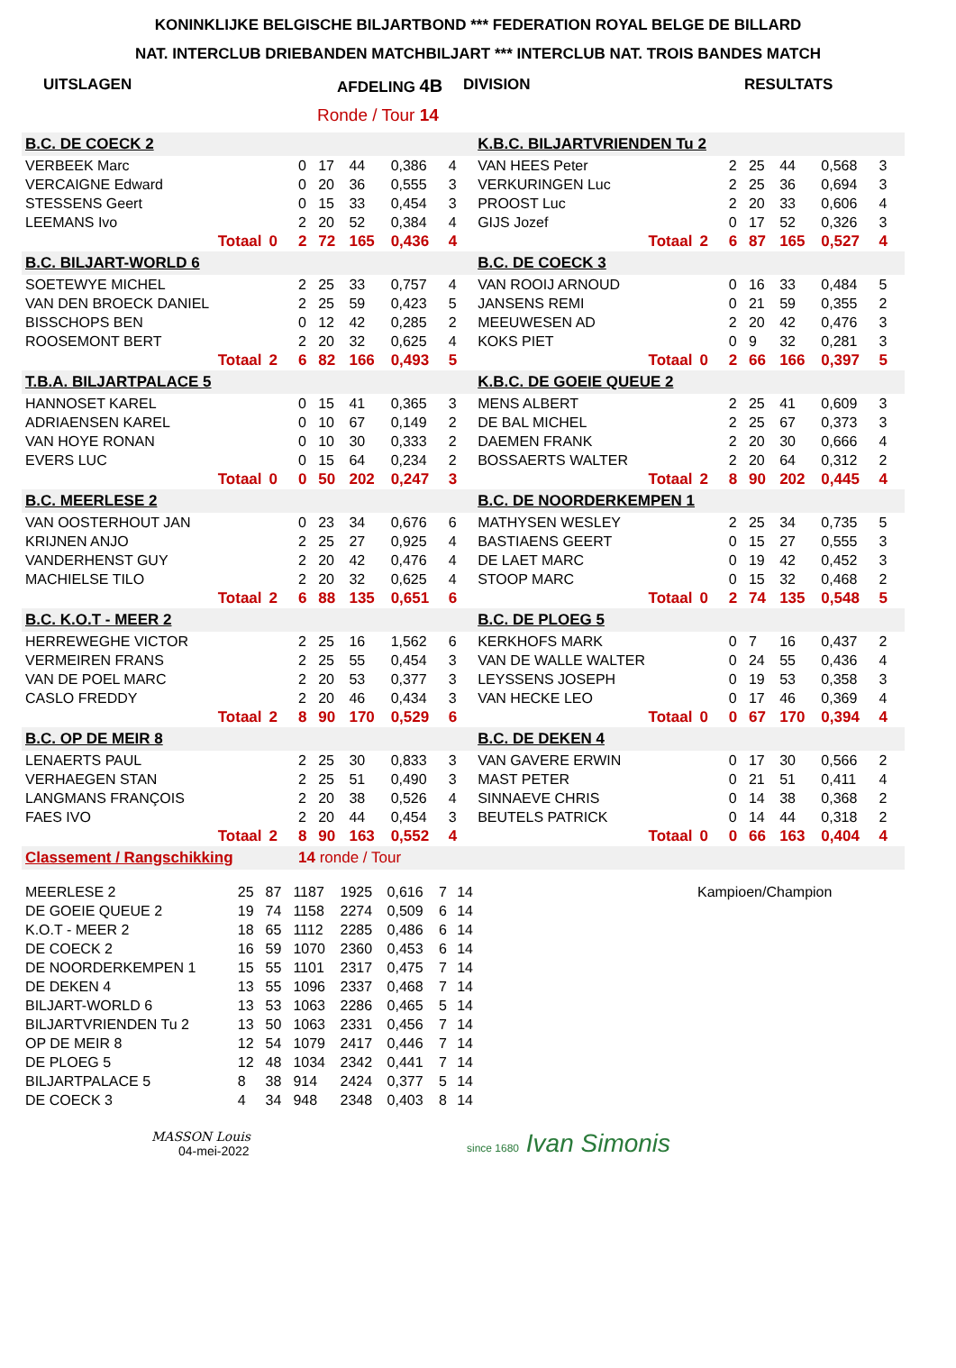KONINKLIJKE BELGISCHE BILJARTBOND *** FEDERATION ROYAL BELGE DE BILLARD
NAT. INTERCLUB DRIEBANDEN MATCHBILJART *** INTERCLUB NAT. TROIS BANDES MATCH
UITSLAGEN AFDELING 4B DIVISION RESULTATS
Ronde / Tour 14
| B.C. DE COECK 2 | | | | | | | | | K.B.C. BILJARTVRIENDEN Tu 2 | | | | | | | | |
| VERBEEK Marc | | | 0 | 17 | 44 | 0,386 | 4 | | VAN HEES Peter | | | 2 | 25 | 44 | 0,568 | 3 | |
| VERCAIGNE Edward | | | 0 | 20 | 36 | 0,555 | 3 | | VERKURINGEN Luc | | | 2 | 25 | 36 | 0,694 | 3 | |
| STESSENS Geert | | | 0 | 15 | 33 | 0,454 | 3 | | PROOST Luc | | | 2 | 20 | 33 | 0,606 | 4 | |
| LEEMANS Ivo | | | 2 | 20 | 52 | 0,384 | 4 | | GIJS Jozef | | | 0 | 17 | 52 | 0,326 | 3 | |
| Totaal | 0 | | 2 | 72 | 165 | 0,436 | 4 | | Totaal | 2 | | 6 | 87 | 165 | 0,527 | 4 | |
| B.C. BILJART-WORLD 6 | | | | | | | | | B.C. DE COECK 3 | | | | | | | | |
| SOETEWYE MICHEL | | | 2 | 25 | 33 | 0,757 | 4 | | VAN ROOIJ ARNOUD | | | 0 | 16 | 33 | 0,484 | 5 | |
| VAN DEN BROECK DANIEL | | | 2 | 25 | 59 | 0,423 | 5 | | JANSENS REMI | | | 0 | 21 | 59 | 0,355 | 2 | |
| BISSCHOPS BEN | | | 0 | 12 | 42 | 0,285 | 2 | | MEEUWESEN AD | | | 2 | 20 | 42 | 0,476 | 3 | |
| ROOSEMONT BERT | | | 2 | 20 | 32 | 0,625 | 4 | | KOKS PIET | | | 0 | 9 | 32 | 0,281 | 3 | |
| Totaal | 2 | | 6 | 82 | 166 | 0,493 | 5 | | Totaal | 0 | | 2 | 66 | 166 | 0,397 | 5 | |
| T.B.A. BILJARTPALACE 5 | | | | | | | | | K.B.C. DE GOEIE QUEUE 2 | | | | | | | | |
| HANNOSET KAREL | | | 0 | 15 | 41 | 0,365 | 3 | | MENS ALBERT | | | 2 | 25 | 41 | 0,609 | 3 | |
| ADRIAENSEN KAREL | | | 0 | 10 | 67 | 0,149 | 2 | | DE BAL MICHEL | | | 2 | 25 | 67 | 0,373 | 3 | |
| VAN HOYE RONAN | | | 0 | 10 | 30 | 0,333 | 2 | | DAEMEN FRANK | | | 2 | 20 | 30 | 0,666 | 4 | |
| EVERS LUC | | | 0 | 15 | 64 | 0,234 | 2 | | BOSSAERTS WALTER | | | 2 | 20 | 64 | 0,312 | 2 | |
| Totaal | 0 | | 0 | 50 | 202 | 0,247 | 3 | | Totaal | 2 | | 8 | 90 | 202 | 0,445 | 4 | |
| B.C. MEERLESE 2 | | | | | | | | | B.C. DE NOORDERKEMPEN 1 | | | | | | | | |
| VAN OOSTERHOUT JAN | | | 0 | 23 | 34 | 0,676 | 6 | | MATHYSEN WESLEY | | | 2 | 25 | 34 | 0,735 | 5 | |
| KRIJNEN ANJO | | | 2 | 25 | 27 | 0,925 | 4 | | BASTIAENS GEERT | | | 0 | 15 | 27 | 0,555 | 3 | |
| VANDERHENST GUY | | | 2 | 20 | 42 | 0,476 | 4 | | DE LAET MARC | | | 0 | 19 | 42 | 0,452 | 3 | |
| MACHIELSE TILO | | | 2 | 20 | 32 | 0,625 | 4 | | STOOP MARC | | | 0 | 15 | 32 | 0,468 | 2 | |
| Totaal | 2 | | 6 | 88 | 135 | 0,651 | 6 | | Totaal | 0 | | 2 | 74 | 135 | 0,548 | 5 | |
| B.C. K.O.T - MEER 2 | | | | | | | | | B.C. DE PLOEG 5 | | | | | | | | |
| HERREWEGHE VICTOR | | | 2 | 25 | 16 | 1,562 | 6 | | KERKHOFS MARK | | | 0 | 7 | 16 | 0,437 | 2 | |
| VERMEIREN FRANS | | | 2 | 25 | 55 | 0,454 | 3 | | VAN DE WALLE WALTER | | | 0 | 24 | 55 | 0,436 | 4 | |
| VAN DE POEL MARC | | | 2 | 20 | 53 | 0,377 | 3 | | LEYSSENS JOSEPH | | | 0 | 19 | 53 | 0,358 | 3 | |
| CASLO FREDDY | | | 2 | 20 | 46 | 0,434 | 3 | | VAN HECKE LEO | | | 0 | 17 | 46 | 0,369 | 4 | |
| Totaal | 2 | | 8 | 90 | 170 | 0,529 | 6 | | Totaal | 0 | | 0 | 67 | 170 | 0,394 | 4 | |
| B.C. OP DE MEIR 8 | | | | | | | | | B.C. DE DEKEN 4 | | | | | | | | |
| LENAERTS PAUL | | | 2 | 25 | 30 | 0,833 | 3 | | VAN GAVERE ERWIN | | | 0 | 17 | 30 | 0,566 | 2 | |
| VERHAEGEN STAN | | | 2 | 25 | 51 | 0,490 | 3 | | MAST PETER | | | 0 | 21 | 51 | 0,411 | 4 | |
| LANGMANS FRANÇOIS | | | 2 | 20 | 38 | 0,526 | 4 | | SINNAEVE CHRIS | | | 0 | 14 | 38 | 0,368 | 2 | |
| FAES IVO | | | 2 | 20 | 44 | 0,454 | 3 | | BEUTELS PATRICK | | | 0 | 14 | 44 | 0,318 | 2 | |
| Totaal | 2 | | 8 | 90 | 163 | 0,552 | 4 | | Totaal | 0 | | 0 | 66 | 163 | 0,404 | 4 | |
| Classement / Rangschikking | | | 14 ronde / Tour | | | | | | | | | | | | | | |
| MEERLESE 2 | 25 | 87 | 1187 | 1925 | 0,616 | 7 | 14 | Kampioen/Champion |
| DE GOEIE QUEUE 2 | 19 | 74 | 1158 | 2274 | 0,509 | 6 | 14 | |
| K.O.T - MEER 2 | 18 | 65 | 1112 | 2285 | 0,486 | 6 | 14 | |
| DE COECK 2 | 16 | 59 | 1070 | 2360 | 0,453 | 6 | 14 | |
| DE NOORDERKEMPEN 1 | 15 | 55 | 1101 | 2317 | 0,475 | 7 | 14 | |
| DE DEKEN 4 | 13 | 55 | 1096 | 2337 | 0,468 | 7 | 14 | |
| BILJART-WORLD 6 | 13 | 53 | 1063 | 2286 | 0,465 | 5 | 14 | |
| BILJARTVRIENDEN Tu 2 | 13 | 50 | 1063 | 2331 | 0,456 | 7 | 14 | |
| OP DE MEIR 8 | 12 | 54 | 1079 | 2417 | 0,446 | 7 | 14 | |
| DE PLOEG 5 | 12 | 48 | 1034 | 2342 | 0,441 | 7 | 14 | |
| BILJARTPALACE 5 | 8 | 38 | 914 | 2424 | 0,377 | 5 | 14 | |
| DE COECK 3 | 4 | 34 | 948 | 2348 | 0,403 | 8 | 14 | |
MASSON Louis
04-mei-2022
since 1680 Ivan Simonis